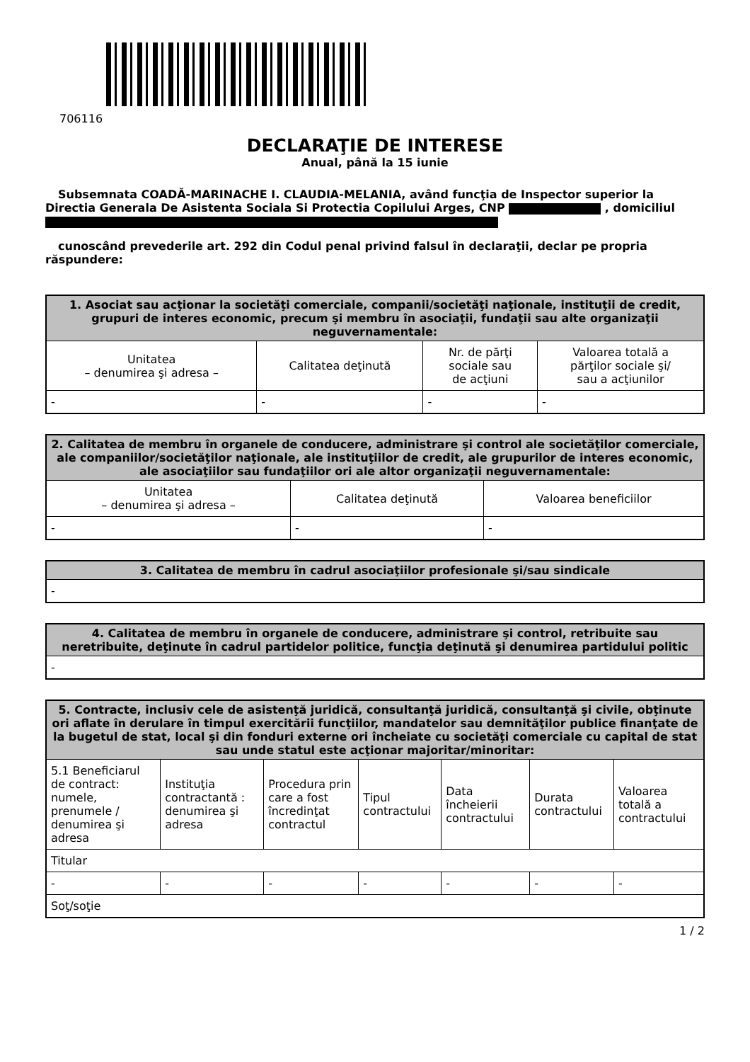706116
DECLARAŢIE DE INTERESE
Anual, până la 15 iunie
Subsemnata COADĂ-MARINACHE I. CLAUDIA-MELANIA, având funcţia de Inspector superior la Directia Generala De Asistenta Sociala Si Protectia Copilului Arges, CNP , domiciliul
cunoscând prevederile art. 292 din Codul penal privind falsul în declaraţii, declar pe propria răspundere:
| 1. Asociat sau acţionar la societăţi comerciale, companii/societăţi naţionale, instituţii de credit, grupuri de interes economic, precum şi membru în asociaţii, fundaţii sau alte organizaţii neguvernamentale: | | | |
| --- | --- | --- | --- |
| Unitatea – denumirea şi adresa – | Calitatea deţinută | Nr. de părţi sociale sau de acţiuni | Valoarea totală a părţilor sociale şi/ sau a acţiunilor |
| - | - | - | - |
| 2. Calitatea de membru în organele de conducere, administrare şi control ale societăţilor comerciale, ale companiilor/societăţilor naţionale, ale instituţiilor de credit, ale grupurilor de interes economic, ale asociaţiilor sau fundaţiilor ori ale altor organizaţii neguvernamentale: | | |
| --- | --- | --- |
| Unitatea – denumirea şi adresa – | Calitatea deţinută | Valoarea beneficiilor |
| - | - | - |
| 3. Calitatea de membru în cadrul asociaţiilor profesionale şi/sau sindicale |
| --- |
| - |
| 4. Calitatea de membru în organele de conducere, administrare şi control, retribuite sau neretribuite, deţinute în cadrul partidelor politice, funcţia deţinută şi denumirea partidului politic |
| --- |
| - |
| 5. Contracte, inclusiv cele de asistenţă juridică, consultanţă juridică, consultanţă şi civile, obţinute ori aflate în derulare în timpul exercitării funcţiilor, mandatelor sau demnităţilor publice finanţate de la bugetul de stat, local şi din fonduri externe ori încheiate cu societăţi comerciale cu capital de stat sau unde statul este acţionar majoritar/minoritar: | | | | | | |
| --- | --- | --- | --- | --- | --- | --- |
| 5.1 Beneficiarul de contract: numele, prenumele / denumirea şi adresa | Instituţia contractantă : denumirea şi adresa | Procedura prin care a fost încredinţat contractul | Tipul contractului | Data încheierii contractului | Durata contractului | Valoarea totală a contractului |
| Titular | | | | | | |
| - | - | - | - | - | - | - |
| Soţ/soţie | | | | | | |
1 / 2